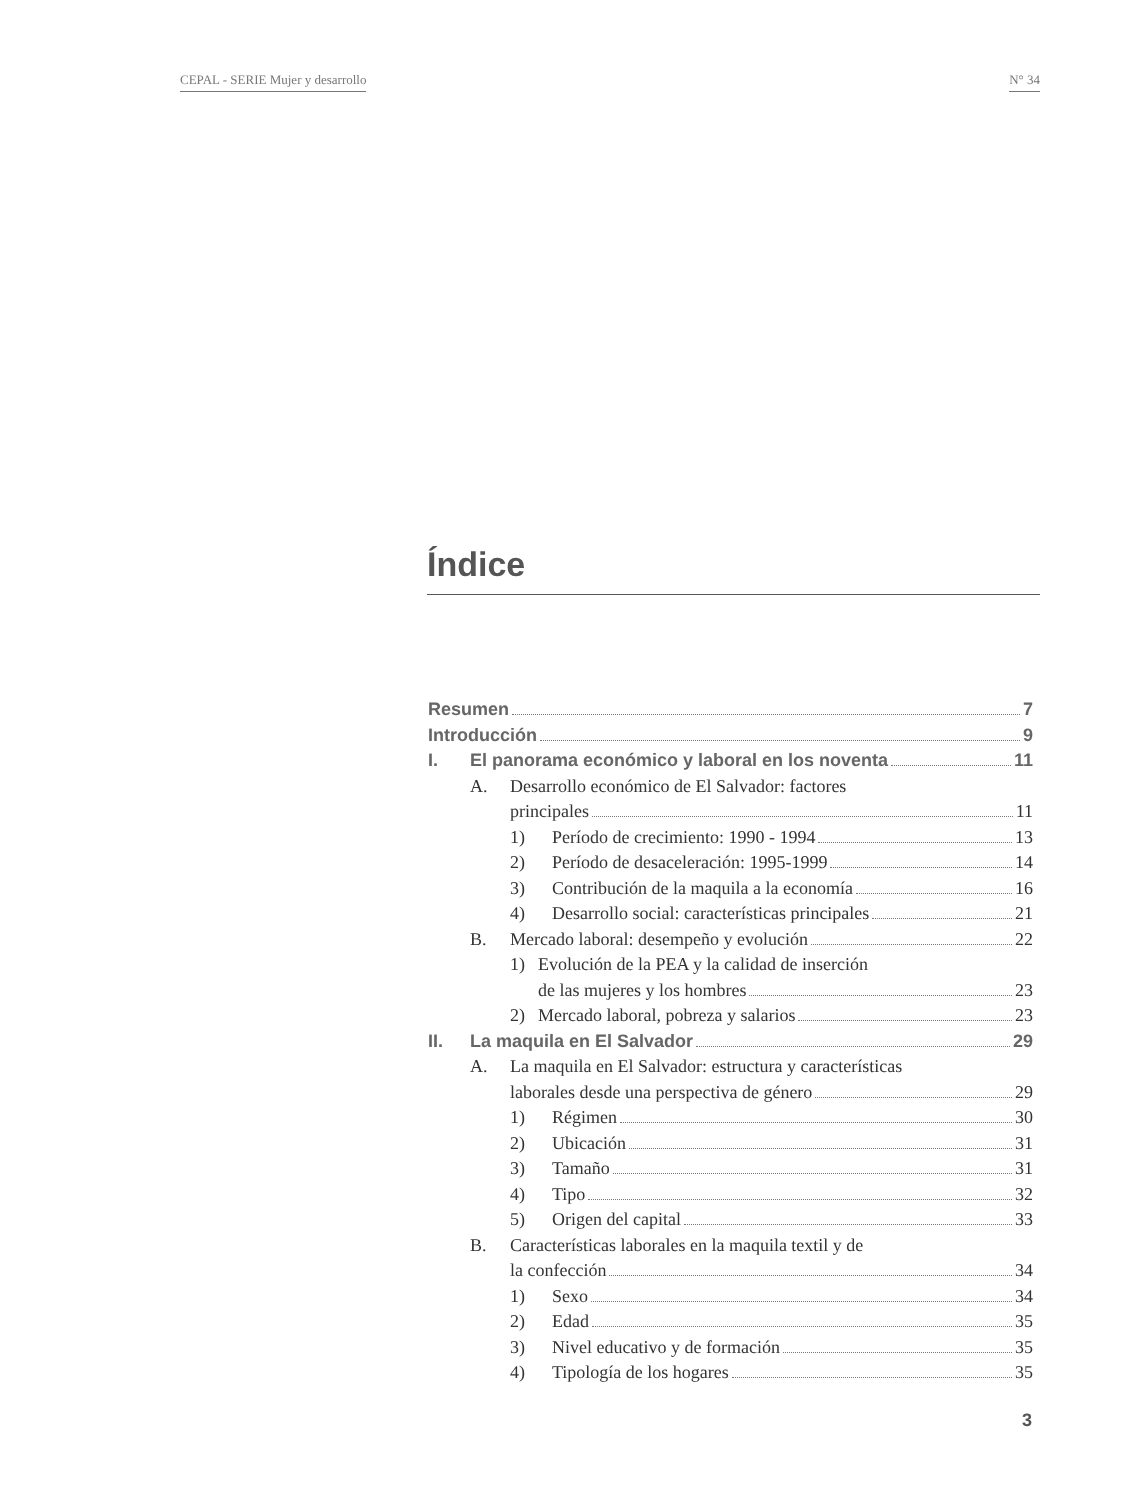CEPAL - SERIE Mujer y desarrollo N° 34
Índice
Resumen 7
Introducción 9
I. El panorama económico y laboral en los noventa 11
A. Desarrollo económico de El Salvador: factores
principales 11
1) Período de crecimiento: 1990 - 1994 13
2) Período de desaceleración: 1995-1999 14
3) Contribución de la maquila a la economía 16
4) Desarrollo social: características principales 21
B. Mercado laboral: desempeño y evolución 22
1) Evolución de la PEA y la calidad de inserción
de las mujeres y los hombres 23
2) Mercado laboral, pobreza y salarios 23
II. La maquila en El Salvador 29
A. La maquila en El Salvador: estructura y características
laborales desde una perspectiva de género 29
1) Régimen 30
2) Ubicación 31
3) Tamaño 31
4) Tipo 32
5) Origen del capital 33
B. Características laborales en la maquila textil y de
la confección 34
1) Sexo 34
2) Edad 35
3) Nivel educativo y de formación 35
4) Tipología de los hogares 35
3